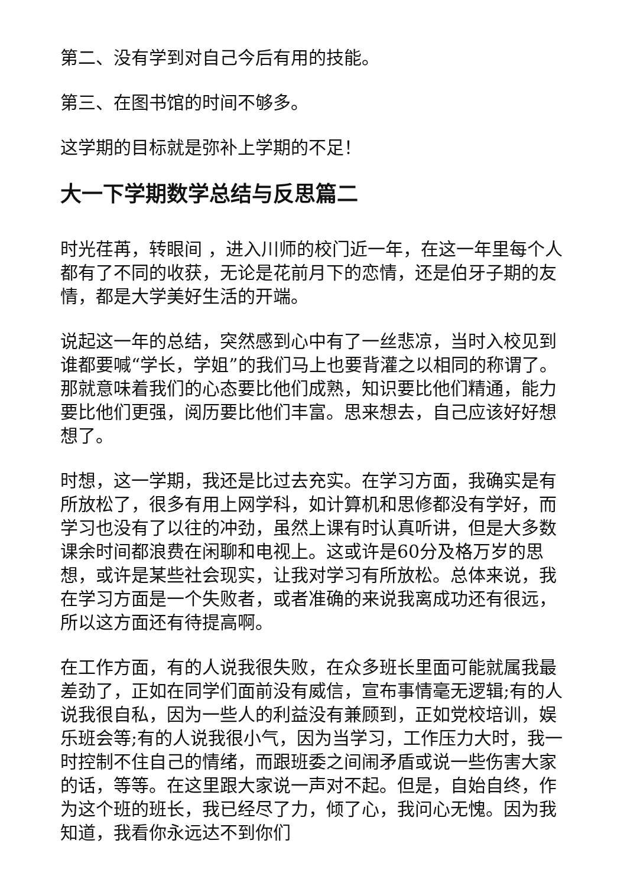第二、没有学到对自己今后有用的技能。
第三、在图书馆的时间不够多。
这学期的目标就是弥补上学期的不足！
大一下学期数学总结与反思篇二
时光荏苒，转眼间 ，进入川师的校门近一年，在这一年里每个人都有了不同的收获，无论是花前月下的恋情，还是伯牙子期的友情，都是大学美好生活的开端。
说起这一年的总结，突然感到心中有了一丝悲凉，当时入校见到谁都要喊“学长，学姐”的我们马上也要背灌之以相同的称谓了。那就意味着我们的心态要比他们成熟，知识要比他们精通，能力要比他们更强，阅历要比他们丰富。思来想去，自己应该好好想想了。
时想，这一学期，我还是比过去充实。在学习方面，我确实是有所放松了，很多有用上网学科，如计算机和思修都没有学好，而学习也没有了以往的冲劲，虽然上课有时认真听讲，但是大多数课余时间都浪费在闲聊和电视上。这或许是60分及格万岁的思想，或许是某些社会现实，让我对学习有所放松。总体来说，我在学习方面是一个失败者，或者准确的来说我离成功还有很远，所以这方面还有待提高啊。
在工作方面，有的人说我很失败，在众多班长里面可能就属我最差劲了，正如在同学们面前没有威信，宣布事情毫无逻辑;有的人说我很自私，因为一些人的利益没有兼顾到，正如党校培训，娱乐班会等;有的人说我很小气，因为当学习，工作压力大时，我一时控制不住自己的情绪，而跟班委之间闹矛盾或说一些伤害大家的话，等等。在这里跟大家说一声对不起。但是，自始自终，作为这个班的班长，我已经尽了力，倾了心，我问心无愧。因为我知道，我看你永远达不到你们